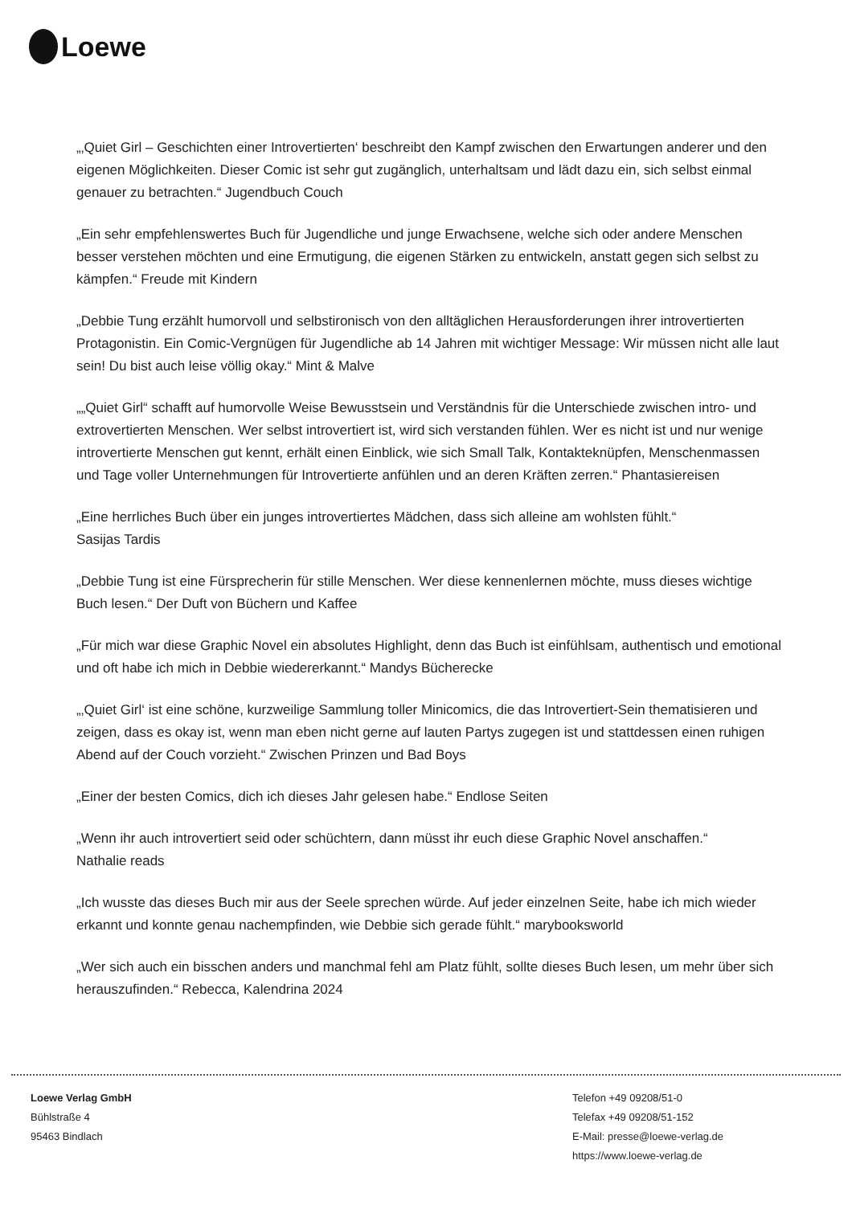Loewe
„‚Quiet Girl – Geschichten einer Introvertierten‘ beschreibt den Kampf zwischen den Erwartungen anderer und den eigenen Möglichkeiten. Dieser Comic ist sehr gut zugänglich, unterhaltsam und lädt dazu ein, sich selbst einmal genauer zu betrachten.“ Jugendbuch Couch
„Ein sehr empfehlenswertes Buch für Jugendliche und junge Erwachsene, welche sich oder andere Menschen besser verstehen möchten und eine Ermutigung, die eigenen Stärken zu entwickeln, anstatt gegen sich selbst zu kämpfen.“ Freude mit Kindern
„Debbie Tung erzählt humorvoll und selbstironisch von den alltäglichen Herausforderungen ihrer introvertierten Protagonistin. Ein Comic-Vergnügen für Jugendliche ab 14 Jahren mit wichtiger Message: Wir müssen nicht alle laut sein! Du bist auch leise völlig okay.“ Mint & Malve
„„Quiet Girl“ schafft auf humorvolle Weise Bewusstsein und Verständnis für die Unterschiede zwischen intro- und extrovertierten Menschen. Wer selbst introvertiert ist, wird sich verstanden fühlen. Wer es nicht ist und nur wenige introvertierte Menschen gut kennt, erhält einen Einblick, wie sich Small Talk, Kontakteknüpfen, Menschenmassen und Tage voller Unternehmungen für Introvertierte anfühlen und an deren Kräften zerren.“ Phantasiereisen
„Eine herrliches Buch über ein junges introvertiertes Mädchen, dass sich alleine am wohlsten fühlt.“
Sasijas Tardis
„Debbie Tung ist eine Fürsprecherin für stille Menschen. Wer diese kennenlernen möchte, muss dieses wichtige Buch lesen.“ Der Duft von Büchern und Kaffee
„Für mich war diese Graphic Novel ein absolutes Highlight, denn das Buch ist einfühlsam, authentisch und emotional und oft habe ich mich in Debbie wiedererkannt.“ Mandys Bücherecke
„‚Quiet Girl‘ ist eine schöne, kurzweilige Sammlung toller Minicomics, die das Introvertiert-Sein thematisieren und zeigen, dass es okay ist, wenn man eben nicht gerne auf lauten Partys zugegen ist und stattdessen einen ruhigen Abend auf der Couch vorzieht.“ Zwischen Prinzen und Bad Boys
„Einer der besten Comics, dich ich dieses Jahr gelesen habe.“ Endlose Seiten
„Wenn ihr auch introvertiert seid oder schüchtern, dann müsst ihr euch diese Graphic Novel anschaffen.“
Nathalie reads
„Ich wusste das dieses Buch mir aus der Seele sprechen würde. Auf jeder einzelnen Seite, habe ich mich wieder erkannt und konnte genau nachempfinden, wie Debbie sich gerade fühlt.“ marybooksworld
„Wer sich auch ein bisschen anders und manchmal fehl am Platz fühlt, sollte dieses Buch lesen, um mehr über sich herauszufinden.“ Rebecca, Kalendrina 2024
Loewe Verlag GmbH
Bühlstraße 4
95463 Bindlach
Telefon +49 09208/51-0
Telefax +49 09208/51-152
E-Mail: presse@loewe-verlag.de
https://www.loewe-verlag.de